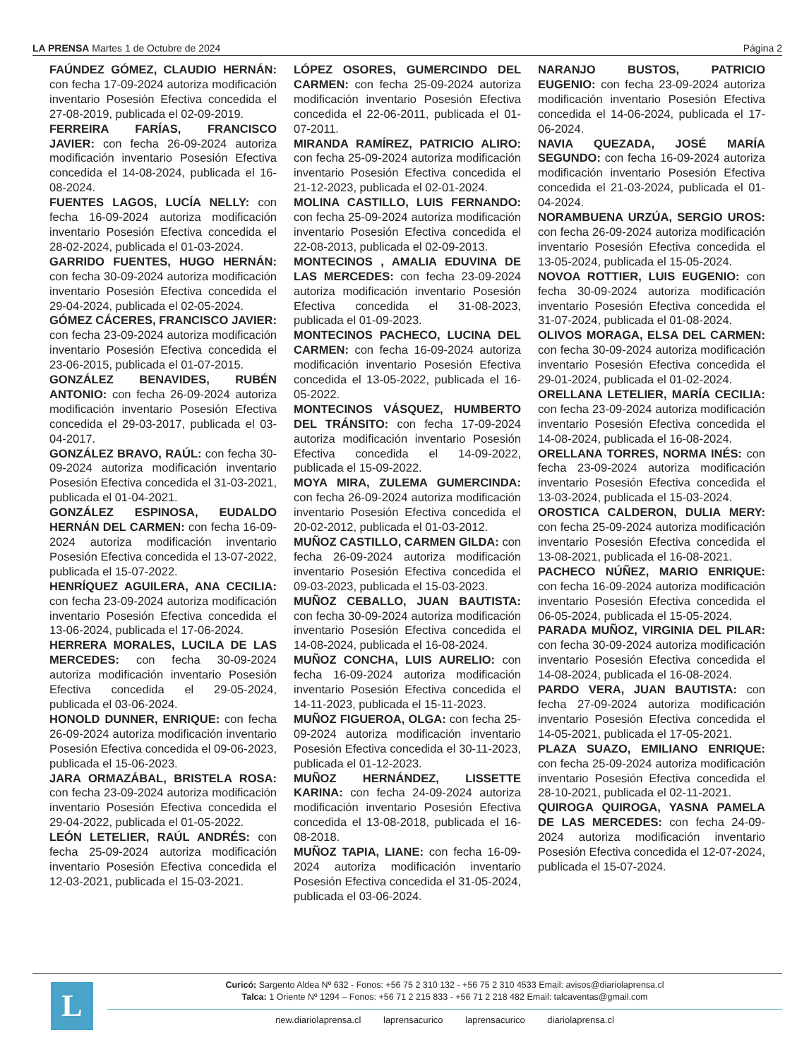LA PRENSA Martes 1 de Octubre de 2024 Página 2
FAÚNDEZ GÓMEZ, CLAUDIO HERNÁN: con fecha 17-09-2024 autoriza modificación inventario Posesión Efectiva concedida el 27-08-2019, publicada el 02-09-2019.
FERREIRA FARÍAS, FRANCISCO JAVIER: con fecha 26-09-2024 autoriza modificación inventario Posesión Efectiva concedida el 14-08-2024, publicada el 16-08-2024.
FUENTES LAGOS, LUCÍA NELLY: con fecha 16-09-2024 autoriza modificación inventario Posesión Efectiva concedida el 28-02-2024, publicada el 01-03-2024.
GARRIDO FUENTES, HUGO HERNÁN: con fecha 30-09-2024 autoriza modificación inventario Posesión Efectiva concedida el 29-04-2024, publicada el 02-05-2024.
GÓMEZ CÁCERES, FRANCISCO JAVIER: con fecha 23-09-2024 autoriza modificación inventario Posesión Efectiva concedida el 23-06-2015, publicada el 01-07-2015.
GONZÁLEZ BENAVIDES, RUBÉN ANTONIO: con fecha 26-09-2024 autoriza modificación inventario Posesión Efectiva concedida el 29-03-2017, publicada el 03-04-2017.
GONZÁLEZ BRAVO, RAÚL: con fecha 30-09-2024 autoriza modificación inventario Posesión Efectiva concedida el 31-03-2021, publicada el 01-04-2021.
GONZÁLEZ ESPINOSA, EUDALDO HERNÁN DEL CARMEN: con fecha 16-09-2024 autoriza modificación inventario Posesión Efectiva concedida el 13-07-2022, publicada el 15-07-2022.
HENRÍQUEZ AGUILERA, ANA CECILIA: con fecha 23-09-2024 autoriza modificación inventario Posesión Efectiva concedida el 13-06-2024, publicada el 17-06-2024.
HERRERA MORALES, LUCILA DE LAS MERCEDES: con fecha 30-09-2024 autoriza modificación inventario Posesión Efectiva concedida el 29-05-2024, publicada el 03-06-2024.
HONOLD DUNNER, ENRIQUE: con fecha 26-09-2024 autoriza modificación inventario Posesión Efectiva concedida el 09-06-2023, publicada el 15-06-2023.
JARA ORMAZÁBAL, BRISTELA ROSA: con fecha 23-09-2024 autoriza modificación inventario Posesión Efectiva concedida el 29-04-2022, publicada el 01-05-2022.
LEÓN LETELIER, RAÚL ANDRÉS: con fecha 25-09-2024 autoriza modificación inventario Posesión Efectiva concedida el 12-03-2021, publicada el 15-03-2021.
LÓPEZ OSORES, GUMERCINDO DEL CARMEN: con fecha 25-09-2024 autoriza modificación inventario Posesión Efectiva concedida el 22-06-2011, publicada el 01-07-2011.
MIRANDA RAMÍREZ, PATRICIO ALIRO: con fecha 25-09-2024 autoriza modificación inventario Posesión Efectiva concedida el 21-12-2023, publicada el 02-01-2024.
MOLINA CASTILLO, LUIS FERNANDO: con fecha 25-09-2024 autoriza modificación inventario Posesión Efectiva concedida el 22-08-2013, publicada el 02-09-2013.
MONTECINOS , AMALIA EDUVINA DE LAS MERCEDES: con fecha 23-09-2024 autoriza modificación inventario Posesión Efectiva concedida el 31-08-2023, publicada el 01-09-2023.
MONTECINOS PACHECO, LUCINA DEL CARMEN: con fecha 16-09-2024 autoriza modificación inventario Posesión Efectiva concedida el 13-05-2022, publicada el 16-05-2022.
MONTECINOS VÁSQUEZ, HUMBERTO DEL TRÁNSITO: con fecha 17-09-2024 autoriza modificación inventario Posesión Efectiva concedida el 14-09-2022, publicada el 15-09-2022.
MOYA MIRA, ZULEMA GUMERCINDA: con fecha 26-09-2024 autoriza modificación inventario Posesión Efectiva concedida el 20-02-2012, publicada el 01-03-2012.
MUÑOZ CASTILLO, CARMEN GILDA: con fecha 26-09-2024 autoriza modificación inventario Posesión Efectiva concedida el 09-03-2023, publicada el 15-03-2023.
MUÑOZ CEBALLO, JUAN BAUTISTA: con fecha 30-09-2024 autoriza modificación inventario Posesión Efectiva concedida el 14-08-2024, publicada el 16-08-2024.
MUÑOZ CONCHA, LUIS AURELIO: con fecha 16-09-2024 autoriza modificación inventario Posesión Efectiva concedida el 14-11-2023, publicada el 15-11-2023.
MUÑOZ FIGUEROA, OLGA: con fecha 25-09-2024 autoriza modificación inventario Posesión Efectiva concedida el 30-11-2023, publicada el 01-12-2023.
MUÑOZ HERNÁNDEZ, LISSETTE KARINA: con fecha 24-09-2024 autoriza modificación inventario Posesión Efectiva concedida el 13-08-2018, publicada el 16-08-2018.
MUÑOZ TAPIA, LIANE: con fecha 16-09-2024 autoriza modificación inventario Posesión Efectiva concedida el 31-05-2024, publicada el 03-06-2024.
NARANJO BUSTOS, PATRICIO EUGENIO: con fecha 23-09-2024 autoriza modificación inventario Posesión Efectiva concedida el 14-06-2024, publicada el 17-06-2024.
NAVIA QUEZADA, JOSÉ MARÍA SEGUNDO: con fecha 16-09-2024 autoriza modificación inventario Posesión Efectiva concedida el 21-03-2024, publicada el 01-04-2024.
NORAMBUENA URZÚA, SERGIO UROS: con fecha 26-09-2024 autoriza modificación inventario Posesión Efectiva concedida el 13-05-2024, publicada el 15-05-2024.
NOVOA ROTTIER, LUIS EUGENIO: con fecha 30-09-2024 autoriza modificación inventario Posesión Efectiva concedida el 31-07-2024, publicada el 01-08-2024.
OLIVOS MORAGA, ELSA DEL CARMEN: con fecha 30-09-2024 autoriza modificación inventario Posesión Efectiva concedida el 29-01-2024, publicada el 01-02-2024.
ORELLANA LETELIER, MARÍA CECILIA: con fecha 23-09-2024 autoriza modificación inventario Posesión Efectiva concedida el 14-08-2024, publicada el 16-08-2024.
ORELLANA TORRES, NORMA INÉS: con fecha 23-09-2024 autoriza modificación inventario Posesión Efectiva concedida el 13-03-2024, publicada el 15-03-2024.
OROSTICA CALDERON, DULIA MERY: con fecha 25-09-2024 autoriza modificación inventario Posesión Efectiva concedida el 13-08-2021, publicada el 16-08-2021.
PACHECO NÚÑEZ, MARIO ENRIQUE: con fecha 16-09-2024 autoriza modificación inventario Posesión Efectiva concedida el 06-05-2024, publicada el 15-05-2024.
PARADA MUÑOZ, VIRGINIA DEL PILAR: con fecha 30-09-2024 autoriza modificación inventario Posesión Efectiva concedida el 14-08-2024, publicada el 16-08-2024.
PARDO VERA, JUAN BAUTISTA: con fecha 27-09-2024 autoriza modificación inventario Posesión Efectiva concedida el 14-05-2021, publicada el 17-05-2021.
PLAZA SUAZO, EMILIANO ENRIQUE: con fecha 25-09-2024 autoriza modificación inventario Posesión Efectiva concedida el 28-10-2021, publicada el 02-11-2021.
QUIROGA QUIROGA, YASNA PAMELA DE LAS MERCEDES: con fecha 24-09-2024 autoriza modificación inventario Posesión Efectiva concedida el 12-07-2024, publicada el 15-07-2024.
L
Curicó: Sargento Aldea Nº 632 - Fonos: +56 75 2 310 132 - +56 75 2 310 4533 Email: avisos@diariolaprensa.cl
Talca: 1 Oriente Nº 1294 – Fonos: +56 71 2 215 833 - +56 71 2 218 482 Email: talcaventas@gmail.com
new.diariolaprensa.cl laprensacurico laprensacurico diariolaprensa.cl